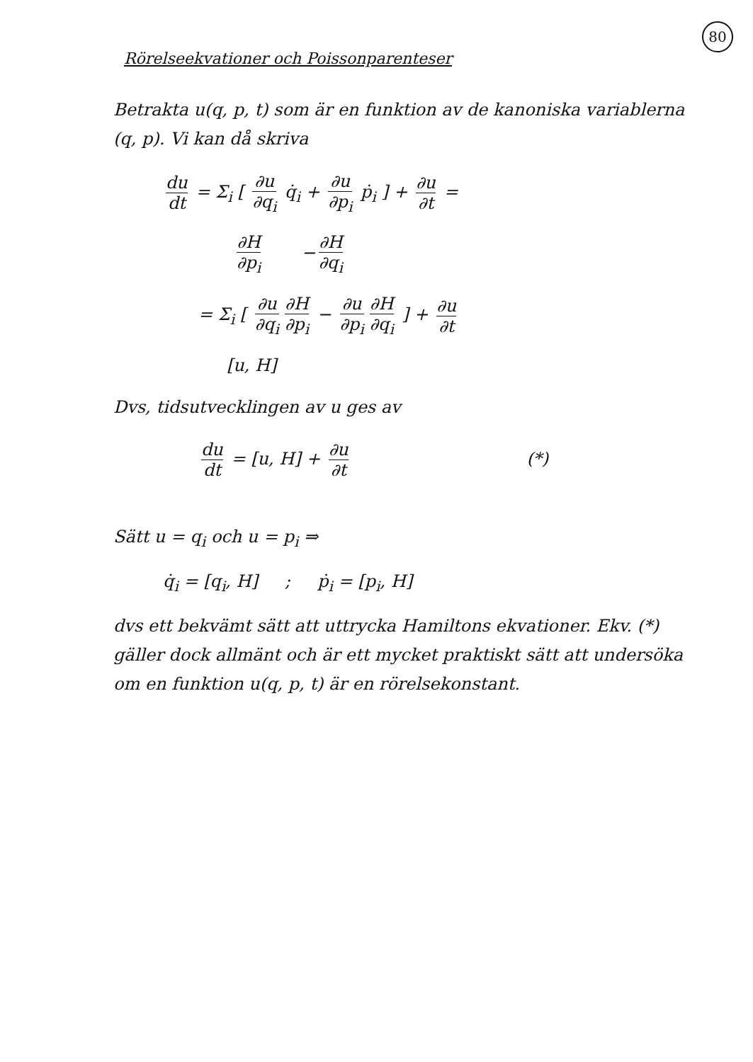80
Rörelseekvationer och Poissonparenteser
Betrakta u(q, p, t) som är en funktion av de kanoniska variablerna (q, p). Vi kan då skriva
du dt = Σ<sub>i</sub> [ ∂u ∂q<sub>i</sub> q̇<sub>i</sub> + ∂u ∂p<sub>i</sub> ṗ<sub>i</sub> ] + ∂u ∂t =
∂H ∂p<sub>i</sub> − ∂H ∂q<sub>i</sub>
= Σ<sub>i</sub> [ ∂u ∂q<sub>i</sub> ∂H ∂p<sub>i</sub> − ∂u ∂p<sub>i</sub> ∂H ∂q<sub>i</sub> ] + ∂u ∂t
[u, H]
Dvs, tidsutvecklingen av u ges av
du dt = [u, H] + ∂u ∂t (*)
Sätt u = q<sub>i</sub> och u = p<sub>i</sub> ⇒
q̇<sub>i</sub> = [q<sub>i</sub>, H] ; ṗ<sub>i</sub> = [p<sub>i</sub>, H]
dvs ett bekvämt sätt att uttrycka Hamiltons ekvationer. Ekv. (*) gäller dock allmänt och är ett mycket praktiskt sätt att undersöka om en funktion u(q, p, t) är en rörelsekonstant.